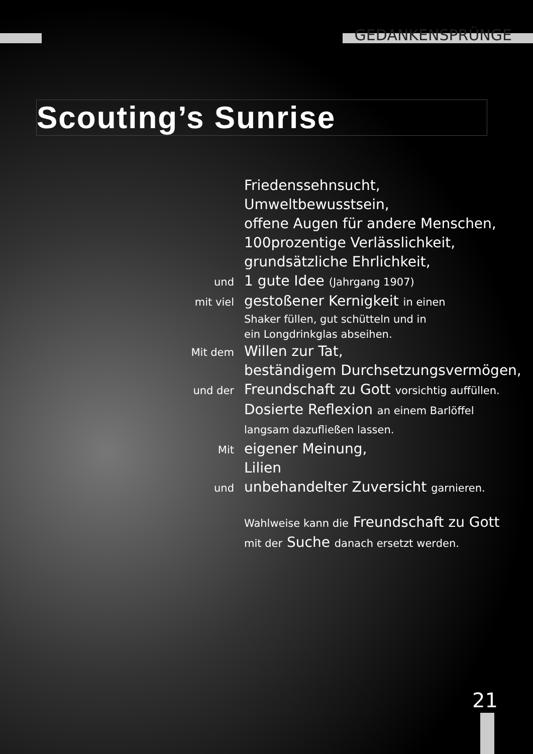GEDANKENSPRÜNGE
Scouting’s Sunrise
Friedenssehnsucht,
Umweltbewusstsein,
offene Augen für andere Menschen,
100prozentige Verlässlichkeit,
grundsätzliche Ehrlichkeit,
und
1 gute Idee (Jahrgang 1907)
mit viel
gestoßener Kernigkeit in einen
Shaker füllen, gut schütteln und in
ein Longdrinkglas abseihen.
Mit dem
Willen zur Tat,
beständigem Durchsetzungsvermögen,
und der
Freundschaft zu Gott vorsichtig auffüllen.
Dosierte Reflexion an einem Barlöffel
langsam dazufließen lassen.
Mit
eigener Meinung,
Lilien
und
unbehandelter Zuversicht garnieren.
Wahlweise kann die Freundschaft zu Gott
mit der Suche danach ersetzt werden.
21